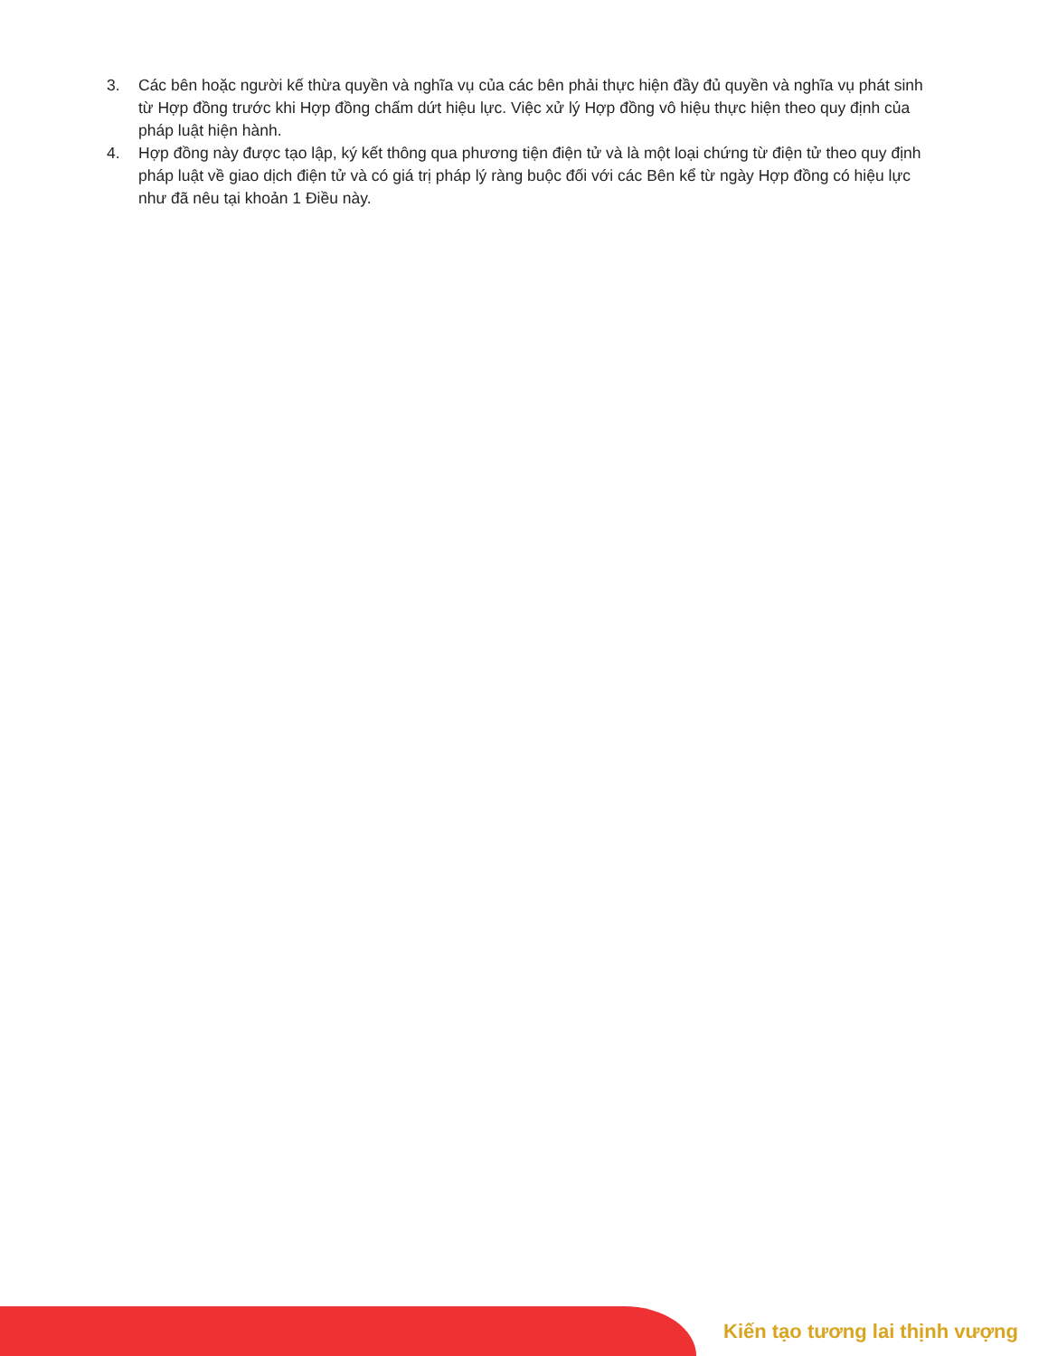3. Các bên hoặc người kế thừa quyền và nghĩa vụ của các bên phải thực hiện đầy đủ quyền và nghĩa vụ phát sinh từ Hợp đồng trước khi Hợp đồng chấm dứt hiệu lực. Việc xử lý Hợp đồng vô hiệu thực hiện theo quy định của pháp luật hiện hành.
4. Hợp đồng này được tạo lập, ký kết thông qua phương tiện điện tử và là một loại chứng từ điện tử theo quy định pháp luật về giao dịch điện tử và có giá trị pháp lý ràng buộc đối với các Bên kể từ ngày Hợp đồng có hiệu lực như đã nêu tại khoản 1 Điều này.
Kiến tạo tương lai thịnh vượng